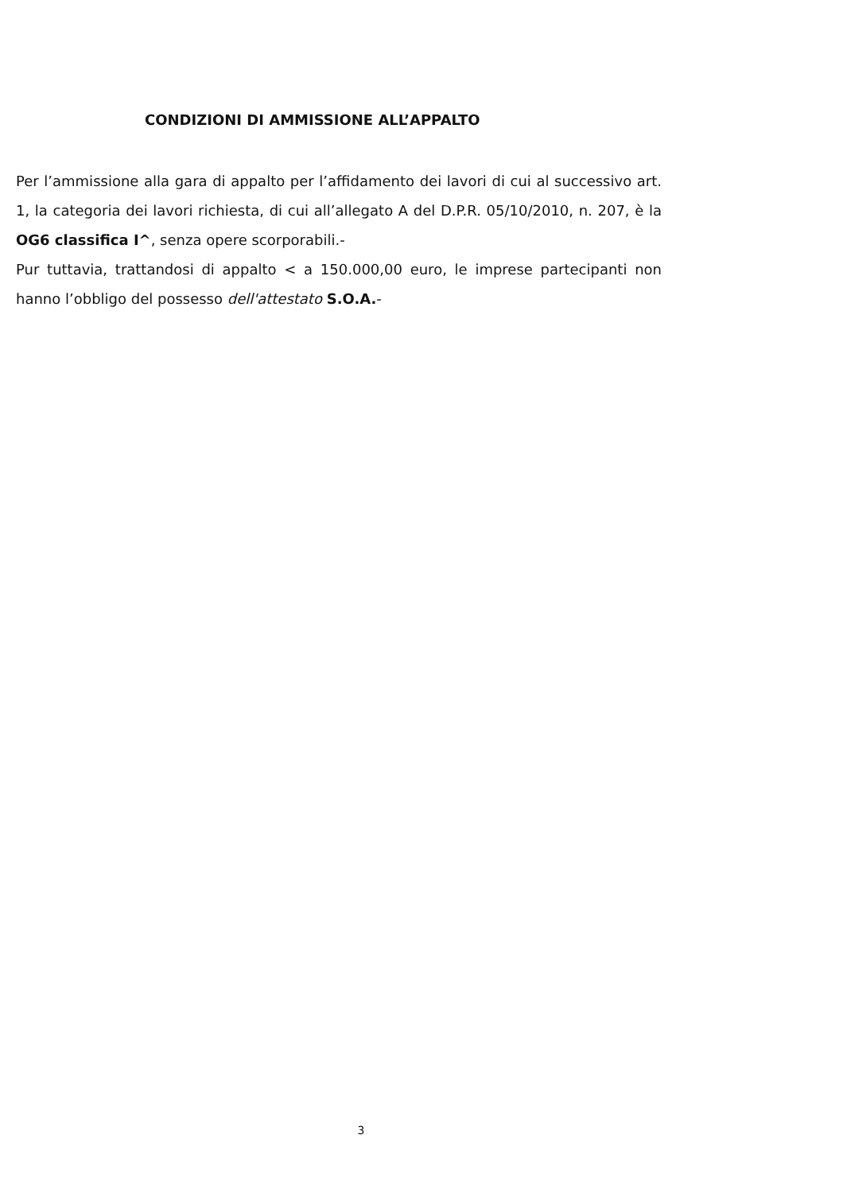CONDIZIONI DI AMMISSIONE ALL’APPALTO
Per l’ammissione alla gara di appalto per l’affidamento dei lavori di cui al successivo art. 1, la categoria dei lavori richiesta, di cui all’allegato A del D.P.R. 05/10/2010, n. 207, è la OG6 classifica I^, senza opere scorporabili.-
Pur tuttavia, trattandosi di appalto < a 150.000,00 euro, le imprese partecipanti non hanno l’obbligo del possesso dell'attestato S.O.A.-
3